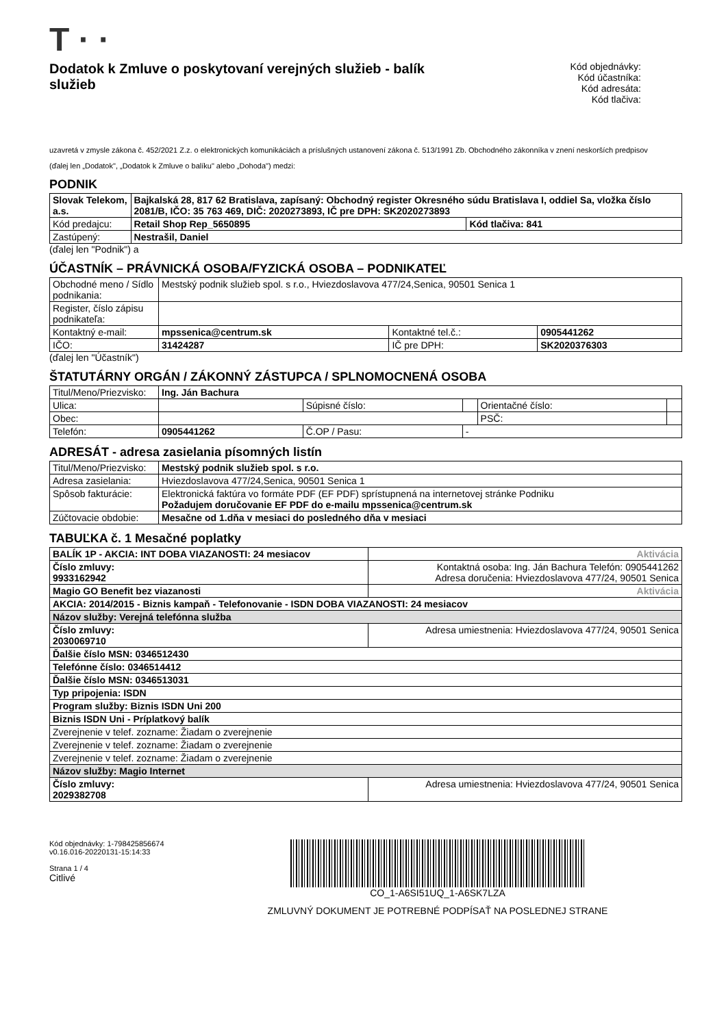T · ·
Dodatok k Zmluve o poskytovaní verejných služieb - balík služieb
Kód objednávky:
Kód účastníka:
Kód adresáta:
Kód tlačiva:
uzavretá v zmysle zákona č. 452/2021 Z.z. o elektronických komunikáciách a príslušných ustanovení zákona č. 513/1991 Zb. Obchodného zákonníka v znení neskorších predpisov
(ďalej len „Dodatok", „Dodatok k Zmluve o balíku" alebo „Dohoda") medzi:
PODNIK
| Slovak Telekom, a.s. | Bajkalská 28, 817 62 Bratislava, zapísaný: Obchodný register Okresného súdu Bratislava I, oddiel Sa, vložka číslo 2081/B, IČO: 35 763 469, DIČ: 2020273893, IČ pre DPH: SK2020273893 | |
| Kód predajcu: | Retail Shop Rep_5650895 | Kód tlačiva: 841 |
| Zastúpený: | Nestrašil, Daniel | |
(ďalej len "Podnik") a
ÚČASTNÍK – PRÁVNICKÁ OSOBA/FYZICKÁ OSOBA – PODNIKATEĽ
| Obchodné meno / Sídlo podnikania: | Mestský podnik služieb spol. s r.o., Hviezdoslavova 477/24,Senica, 90501 Senica 1 | | |
| Register, číslo zápisu podnikateľa: | | | |
| Kontaktný e-mail: | mpssenica@centrum.sk | Kontaktné tel.č.: | 0905441262 |
| IČO: | 31424287 | IČ pre DPH: | SK2020376303 |
(ďalej len "Účastník")
ŠTATUTÁRNY ORGÁN / ZÁKONNÝ ZÁSTUPCA / SPLNOMOCNENÁ OSOBA
| Titul/Meno/Priezvisko: | Ing. Ján Bachura | | | | |
| Ulica: | | Súpisné číslo: | | Orientačné číslo: | |
| Obec: | | | | PSČ: | |
| Telefón: | 0905441262 | Č.OP / Pasu: | - | | |
ADRESÁT - adresa zasielania písomných listín
| Titul/Meno/Priezvisko: | Mestský podnik služieb spol. s r.o. |
| Adresa zasielania: | Hviezdoslavova 477/24,Senica, 90501 Senica 1 |
| Spôsob fakturácie: | Elektronická faktúra vo formáte PDF (EF PDF) sprístupnená na internetovej stránke Podniku Požadujem doručovanie EF PDF do e-mailu mpssenica@centrum.sk |
| Zúčtovacie obdobie: | Mesačne od 1.dňa v mesiaci do posledného dňa v mesiaci |
TABUĽKA č. 1 Mesačné poplatky
| BALÍK 1P - AKCIA: INT DOBA VIAZANOSTI: 24 mesiacov | Aktivácia |
| Číslo zmluvy: 9933162942 | Kontaktná osoba: Ing. Ján Bachura Telefón: 0905441262 Adresa doručenia: Hviezdoslavova 477/24, 90501 Senica |
| Magio GO Benefit bez viazanosti | Aktivácia |
| AKCIA: 2014/2015 - Biznis kampaň - Telefonovanie - ISDN DOBA VIAZANOSTI: 24 mesiacov | |
| Názov služby: Verejná telefónna služba | |
| Číslo zmluvy: 2030069710 | Adresa umiestnenia: Hviezdoslavova 477/24, 90501 Senica |
| Ďalšie číslo MSN: 0346512430 | |
| Telefónne číslo: 0346514412 | |
| Ďalšie číslo MSN: 0346513031 | |
| Typ pripojenia: ISDN | |
| Program služby: Biznis ISDN Uni 200 | |
| Biznis ISDN Uni - Príplatkový balík | |
| Zverejnenie v telef. zozname: Žiadam o zverejnenie | |
| Zverejnenie v telef. zozname: Žiadam o zverejnenie | |
| Zverejnenie v telef. zozname: Žiadam o zverejnenie | |
| Názov služby: Magio Internet | |
| Číslo zmluvy: 2029382708 | Adresa umiestnenia: Hviezdoslavova 477/24, 90501 Senica |
Kód objednávky: 1-798425856674
v0.16.016-20220131-15:14:33
Strana 1 / 4
Citlivé
CO_1-A6SI51UQ_1-A6SK7LZA
ZMLUVNÝ DOKUMENT JE POTREBNÉ PODPÍSAŤ NA POSLEDNEJ STRANE